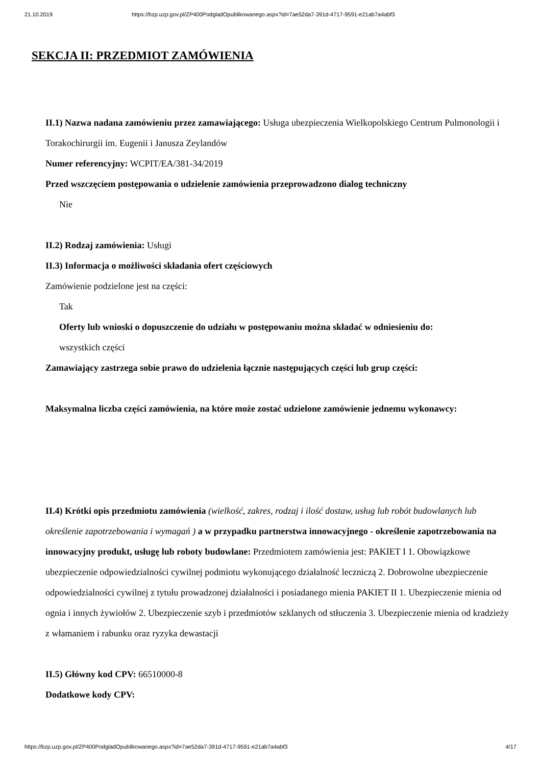21.10.2019 https://bzp.uzp.gov.pl/ZP400PodgladOpublikowanego.aspx?id=7ae52da7-391d-4717-9591-e21ab7a4abf3
SEKCJA II: PRZEDMIOT ZAMÓWIENIA
II.1) Nazwa nadana zamówieniu przez zamawiającego: Usługa ubezpieczenia Wielkopolskiego Centrum Pulmonologii i Torakochirurgii im. Eugenii i Janusza Zeylandów
Numer referencyjny: WCPIT/EA/381-34/2019
Przed wszczęciem postępowania o udzielenie zamówienia przeprowadzono dialog techniczny
Nie
II.2) Rodzaj zamówienia: Usługi
II.3) Informacja o możliwości składania ofert częściowych
Zamówienie podzielone jest na części:
Tak
Oferty lub wnioski o dopuszczenie do udziału w postępowaniu można składać w odniesieniu do:
wszystkich części
Zamawiający zastrzega sobie prawo do udzielenia łącznie następujących części lub grup części:
Maksymalna liczba części zamówienia, na które może zostać udzielone zamówienie jednemu wykonawcy:
II.4) Krótki opis przedmiotu zamówienia (wielkość, zakres, rodzaj i ilość dostaw, usług lub robót budowlanych lub określenie zapotrzebowania i wymagań ) a w przypadku partnerstwa innowacyjnego - określenie zapotrzebowania na innowacyjny produkt, usługę lub roboty budowlane: Przedmiotem zamówienia jest: PAKIET I 1. Obowiązkowe ubezpieczenie odpowiedzialności cywilnej podmiotu wykonującego działalność leczniczą 2. Dobrowolne ubezpieczenie odpowiedzialności cywilnej z tytułu prowadzonej działalności i posiadanego mienia PAKIET II 1. Ubezpieczenie mienia od ognia i innych żywiołów 2. Ubezpieczenie szyb i przedmiotów szklanych od stłuczenia 3. Ubezpieczenie mienia od kradzieży z włamaniem i rabunku oraz ryzyka dewastacji
II.5) Główny kod CPV: 66510000-8
Dodatkowe kody CPV:
https://bzp.uzp.gov.pl/ZP400PodgladOpublikowanego.aspx?id=7ae52da7-391d-4717-9591-e21ab7a4abf3 4/17